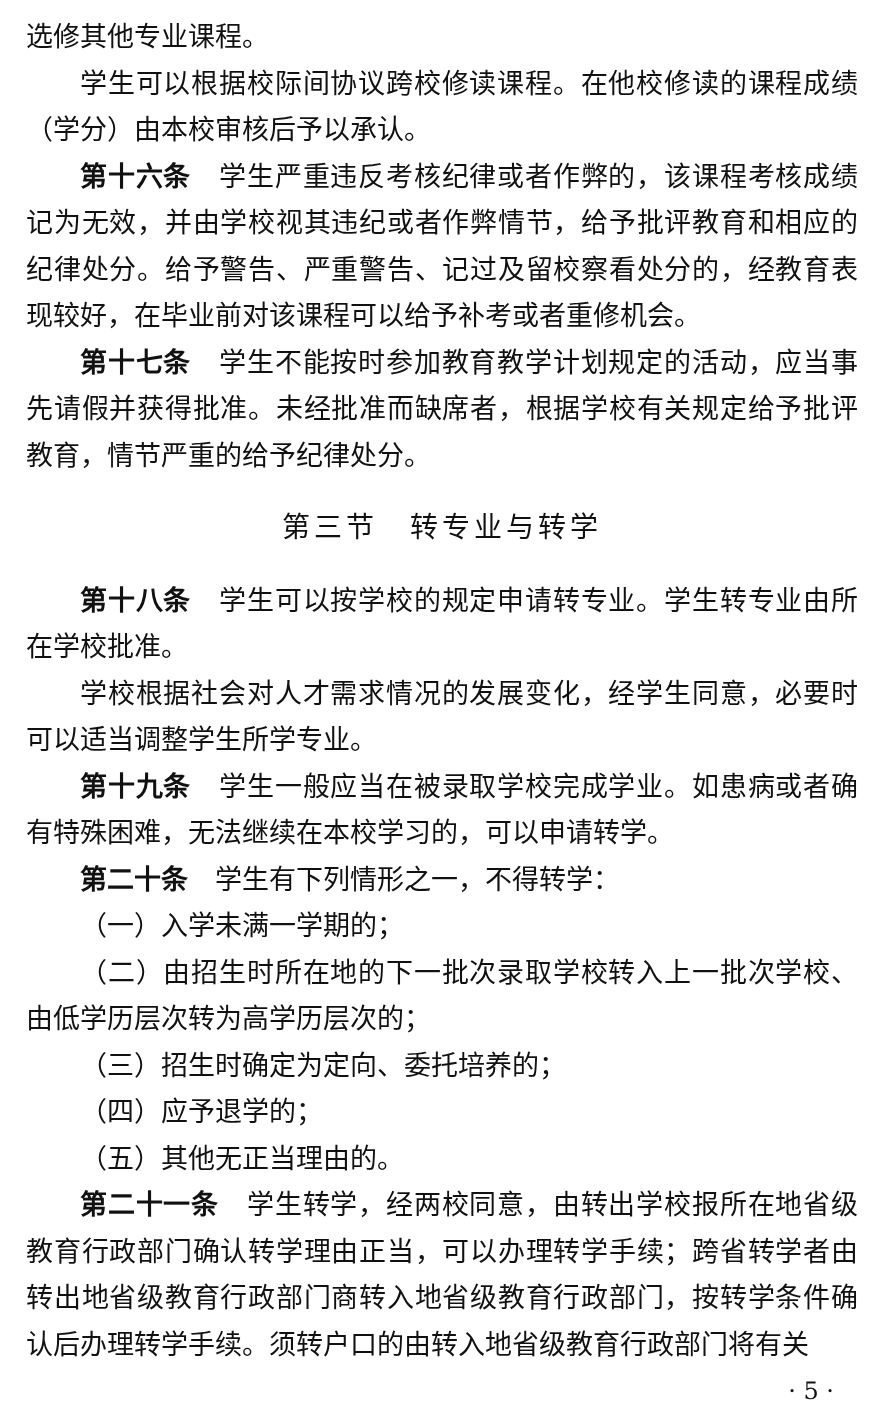选修其他专业课程。
学生可以根据校际间协议跨校修读课程。在他校修读的课程成绩（学分）由本校审核后予以承认。
第十六条　学生严重违反考核纪律或者作弊的，该课程考核成绩记为无效，并由学校视其违纪或者作弊情节，给予批评教育和相应的纪律处分。给予警告、严重警告、记过及留校察看处分的，经教育表现较好，在毕业前对该课程可以给予补考或者重修机会。
第十七条　学生不能按时参加教育教学计划规定的活动，应当事先请假并获得批准。未经批准而缺席者，根据学校有关规定给予批评教育，情节严重的给予纪律处分。
第三节　转专业与转学
第十八条　学生可以按学校的规定申请转专业。学生转专业由所在学校批准。
学校根据社会对人才需求情况的发展变化，经学生同意，必要时可以适当调整学生所学专业。
第十九条　学生一般应当在被录取学校完成学业。如患病或者确有特殊困难，无法继续在本校学习的，可以申请转学。
第二十条　学生有下列情形之一，不得转学：
（一）入学未满一学期的；
（二）由招生时所在地的下一批次录取学校转入上一批次学校、由低学历层次转为高学历层次的；
（三）招生时确定为定向、委托培养的；
（四）应予退学的；
（五）其他无正当理由的。
第二十一条　学生转学，经两校同意，由转出学校报所在地省级教育行政部门确认转学理由正当，可以办理转学手续；跨省转学者由转出地省级教育行政部门商转入地省级教育行政部门，按转学条件确认后办理转学手续。须转户口的由转入地省级教育行政部门将有关
· 5 ·